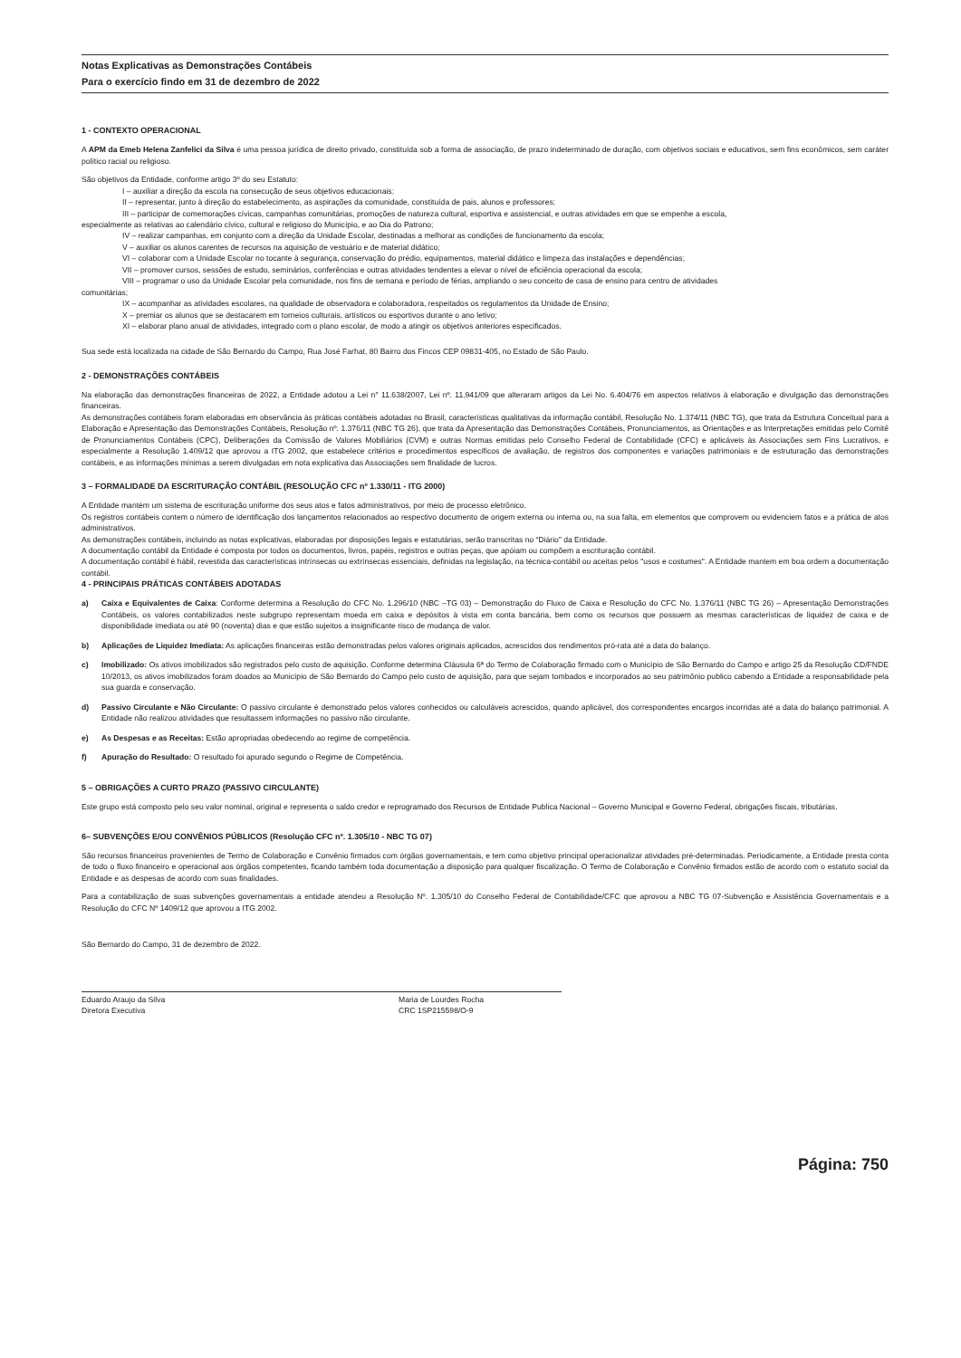Notas Explicativas as Demonstrações Contábeis
Para o exercício findo em 31 de dezembro de 2022
1 - CONTEXTO OPERACIONAL
A APM da Emeb Helena Zanfelici da Silva é uma pessoa jurídica de direito privado, constituída sob a forma de associação, de prazo indeterminado de duração, com objetivos sociais e educativos, sem fins econômicos, sem caráter político racial ou religioso.
São objetivos da Entidade, conforme artigo 3º do seu Estatuto:
I – auxiliar a direção da escola na consecução de seus objetivos educacionais;
II – representar, junto à direção do estabelecimento, as aspirações da comunidade, constituída de pais, alunos e professores;
III – participar de comemorações cívicas, campanhas comunitárias, promoções de natureza cultural, esportiva e assistencial, e outras atividades em que se empenhe a escola,
especialmente as relativas ao calendário cívico, cultural e religioso do Município, e ao Dia do Patrono;
IV – realizar campanhas, em conjunto com a direção da Unidade Escolar, destinadas a melhorar as condições de funcionamento da escola;
V – auxiliar os alunos carentes de recursos na aquisição de vestuário e de material didático;
VI – colaborar com a Unidade Escolar no tocante à segurança, conservação do prédio, equipamentos, material didático e limpeza das instalações e dependências;
VII – promover cursos, sessões de estudo, seminários, conferências e outras atividades tendentes a elevar o nível de eficiência operacional da escola;
VIII – programar o uso da Unidade Escolar pela comunidade, nos fins de semana e período de férias, ampliando o seu conceito de casa de ensino para centro de atividades
comunitárias;
IX – acompanhar as atividades escolares, na qualidade de observadora e colaboradora, respeitados os regulamentos da Unidade de Ensino;
X – premiar os alunos que se destacarem em torneios culturais, artísticos ou esportivos durante o ano letivo;
XI – elaborar plano anual de atividades, integrado com o plano escolar, de modo a atingir os objetivos anteriores especificados.
Sua sede está localizada na cidade de São Bernardo do Campo, Rua José Farhat, 80 Bairro dos Fincos CEP 09831-405, no Estado de São Paulo.
2 - DEMONSTRAÇÕES CONTÁBEIS
Na elaboração das demonstrações financeiras de 2022, a Entidade adotou a Lei n° 11.638/2007, Lei nº. 11.941/09 que alteraram artigos da Lei No. 6.404/76 em aspectos relativos à elaboração e divulgação das demonstrações financeiras.
As demonstrações contábeis foram elaboradas em observância às práticas contábeis adotadas no Brasil, características qualitativas da informação contábil, Resolução No. 1.374/11 (NBC TG), que trata da Estrutura Conceitual para a Elaboração e Apresentação das Demonstrações Contábeis, Resolução nº. 1.376/11 (NBC TG 26), que trata da Apresentação das Demonstrações Contábeis, Pronunciamentos, as Orientações e as Interpretações emitidas pelo Comitê de Pronunciamentos Contábeis (CPC), Deliberações da Comissão de Valores Mobiliários (CVM) e outras Normas emitidas pelo Conselho Federal de Contabilidade (CFC) e aplicáveis às Associações sem Fins Lucrativos, e especialmente a Resolução 1.409/12 que aprovou a ITG 2002, que estabelece critérios e procedimentos específicos de avaliação, de registros dos componentes e variações patrimoniais e de estruturação das demonstrações contábeis, e as informações mínimas a serem divulgadas em nota explicativa das Associações sem finalidade de lucros.
3 – FORMALIDADE DA ESCRITURAÇÃO CONTÁBIL (RESOLUÇÃO CFC nº 1.330/11 - ITG 2000)
A Entidade mantém um sistema de escrituração uniforme dos seus atos e fatos administrativos, por meio de processo eletrônico.
Os registros contábeis contem o número de identificação dos lançamentos relacionados ao respectivo documento de origem externa ou interna ou, na sua falta, em elementos que comprovem ou evidenciem fatos e a prática de atos administrativos.
As demonstrações contábeis, incluindo as notas explicativas, elaboradas por disposições legais e estatutárias, serão transcritas no “Diário” da Entidade.
A documentação contábil da Entidade é composta por todos os documentos, livros, papéis, registros e outras peças, que apóiam ou compõem a escrituração contábil.
A documentação contábil é hábil, revestida das características intrínsecas ou extrínsecas essenciais, definidas na legislação, na técnica-contábil ou aceitas pelos "usos e costumes". A Entidade mantem em boa ordem a documentação contábil.
4 - PRINCIPAIS PRÁTICAS CONTÁBEIS ADOTADAS
a) Caixa e Equivalentes de Caixa: Conforme determina a Resolução do CFC No. 1.296/10 (NBC –TG 03) – Demonstração do Fluxo de Caixa e Resolução do CFC No. 1.376/11 (NBC TG 26) – Apresentação Demonstrações Contábeis, os valores contabilizados neste subgrupo representam moeda em caixa e depósitos à vista em conta bancária, bem como os recursos que possuem as mesmas características de liquidez de caixa e de disponibilidade imediata ou até 90 (noventa) dias e que estão sujeitos a insignificante risco de mudança de valor.
b) Aplicações de Liquidez Imediata: As aplicações financeiras estão demonstradas pelos valores originais aplicados, acrescidos dos rendimentos pró-rata até a data do balanço.
c) Imobilizado: Os ativos imobilizados são registrados pelo custo de aquisição. Conforme determina Cláusula 6ª do Termo de Colaboração firmado com o Município de São Bernardo do Campo e artigo 25 da Resolução CD/FNDE 10/2013, os ativos imobilizados foram doados ao Município de São Bernardo do Campo pelo custo de aquisição, para que sejam tombados e incorporados ao seu patrimônio publico cabendo a Entidade a responsabilidade pela sua guarda e conservação.
d) Passivo Circulante e Não Circulante: O passivo circulante é demonstrado pelos valores conhecidos ou calculáveis acrescidos, quando aplicável, dos correspondentes encargos incorridas até a data do balanço patrimonial. A Entidade não realizou atividades que resultassem informações no passivo não circulante.
e) As Despesas e as Receitas: Estão apropriadas obedecendo ao regime de competência.
f) Apuração do Resultado: O resultado foi apurado segundo o Regime de Competência.
5 – OBRIGAÇÕES A CURTO PRAZO (PASSIVO CIRCULANTE)
Este grupo está composto pelo seu valor nominal, original e representa o saldo credor e reprogramado dos Recursos de Entidade Publica Nacional – Governo Municipal e Governo Federal, obrigações fiscais, tributárias.
6– SUBVENÇÕES E/OU CONVÊNIOS PÚBLICOS (Resolução CFC nº. 1.305/10 - NBC TG 07)
São recursos financeiros provenientes de Termo de Colaboração e Convênio firmados com órgãos governamentais, e tem como objetivo principal operacionalizar atividades pré-determinadas. Periodicamente, a Entidade presta conta de todo o fluxo financeiro e operacional aos órgãos competentes, ficando também toda documentação a disposição para qualquer fiscalização. O Termo de Colaboração e Convênio firmados estão de acordo com o estatuto social da Entidade e as despesas de acordo com suas finalidades.
Para a contabilização de suas subvenções governamentais a entidade atendeu a Resolução Nº. 1.305/10 do Conselho Federal de Contabilidade/CFC que aprovou a NBC TG 07-Subvenção e Assistência Governamentais e a Resolução do CFC Nº 1409/12 que aprovou a ITG 2002.
São Bernardo do Campo, 31 de dezembro de 2022.
Eduardo Araujo da Silva
Diretora Executiva
Maria de Lourdes Rocha
CRC 1SP215598/O-9
Página: 750